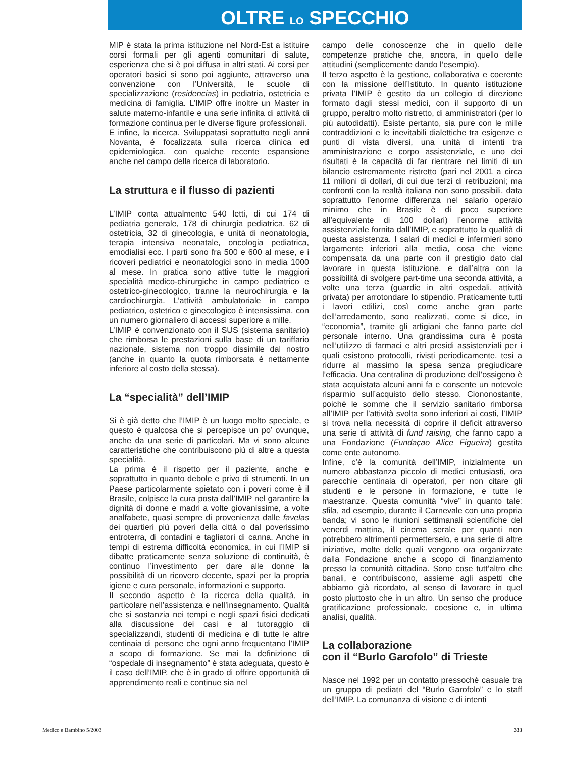OLTRE LO SPECCHIO
MIP è stata la prima istituzione nel Nord-Est a istituire corsi formali per gli agenti comunitari di salute, esperienza che si è poi diffusa in altri stati. Ai corsi per operatori basici si sono poi aggiunte, attraverso una convenzione con l’Università, le scuole di specializzazione (residencias) in pediatria, ostetricia e medicina di famiglia. L’IMIP offre inoltre un Master in salute materno-infantile e una serie infinita di attività di formazione continua per le diverse figure professionali.
E infine, la ricerca. Sviluppatasi soprattutto negli anni Novanta, è focalizzata sulla ricerca clinica ed epidemiologica, con qualche recente espansione anche nel campo della ricerca di laboratorio.
La struttura e il flusso di pazienti
L’IMIP conta attualmente 540 letti, di cui 174 di pediatria generale, 178 di chirurgia pediatrica, 62 di ostetricia, 32 di ginecologia, e unità di neonatologia, terapia intensiva neonatale, oncologia pediatrica, emodialisi ecc. I parti sono fra 500 e 600 al mese, e i ricoveri pediatrici e neonatologici sono in media 1000 al mese. In pratica sono attive tutte le maggiori specialità medico-chirurgiche in campo pediatrico e ostetrico-ginecologico, tranne la neurochirurgia e la cardiochirurgia. L’attività ambulatoriale in campo pediatrico, ostetrico e ginecologico è intensissima, con un numero giornaliero di accessi superiore a mille.
L’IMIP è convenzionato con il SUS (sistema sanitario) che rimborsa le prestazioni sulla base di un tariffario nazionale, sistema non troppo dissimile dal nostro (anche in quanto la quota rimborsata è nettamente inferiore al costo della stessa).
La “specialità” dell’IMIP
Si è già detto che l’IMIP è un luogo molto speciale, e questo è qualcosa che si percepisce un po’ ovunque, anche da una serie di particolari. Ma vi sono alcune caratteristiche che contribuiscono più di altre a questa specialità.
La prima è il rispetto per il paziente, anche e soprattutto in quanto debole e privo di strumenti. In un Paese particolarmente spietato con i poveri come è il Brasile, colpisce la cura posta dall’IMIP nel garantire la dignità di donne e madri a volte giovanissime, a volte analfabete, quasi sempre di provenienza dalle favelas dei quartieri più poveri della città o dal poverissimo entroterra, di contadini e tagliatori di canna. Anche in tempi di estrema difficoltà economica, in cui l’IMIP si dibatte praticamente senza soluzione di continuità, è continuo l’investimento per dare alle donne la possibilità di un ricovero decente, spazi per la propria igiene e cura personale, informazioni e supporto.
Il secondo aspetto è la ricerca della qualità, in particolare nell’assistenza e nell’insegnamento. Qualità che si sostanzia nei tempi e negli spazi fisici dedicati alla discussione dei casi e al tutoraggio di specializzandi, studenti di medicina e di tutte le altre centinaia di persone che ogni anno frequentano l’IMIP a scopo di formazione. Se mai la definizione di “ospedale di insegnamento” è stata adeguata, questo è il caso dell’IMIP, che è in grado di offrire opportunità di apprendimento reali e continue sia nel
campo delle conoscenze che in quello delle competenze pratiche che, ancora, in quello delle attitudini (semplicemente dando l’esempio).
Il terzo aspetto è la gestione, collaborativa e coerente con la missione dell’Istituto. In quanto istituzione privata l’IMIP è gestito da un collegio di direzione formato dagli stessi medici, con il supporto di un gruppo, peraltro molto ristretto, di amministratori (per lo più autodidatti). Esiste pertanto, sia pure con le mille contraddizioni e le inevitabili dialettiche tra esigenze e punti di vista diversi, una unità di intenti tra amministrazione e corpo assistenziale, e uno dei risultati è la capacità di far rientrare nei limiti di un bilancio estremamente ristretto (pari nel 2001 a circa 11 milioni di dollari, di cui due terzi di retribuzioni; ma confronti con la realtà italiana non sono possibili, data soprattutto l’enorme differenza nel salario operaio minimo che in Brasile è di poco superiore all’equivalente di 100 dollari) l’enorme attività assistenziale fornita dall’IMIP, e soprattutto la qualità di questa assistenza. I salari di medici e infermieri sono largamente inferiori alla media, cosa che viene compensata da una parte con il prestigio dato dal lavorare in questa istituzione, e dall’altra con la possibilità di svolgere part-time una seconda attività, a volte una terza (guardie in altri ospedali, attività privata) per arrotondare lo stipendio. Praticamente tutti i lavori edilizi, così come anche gran parte dell’arredamento, sono realizzati, come si dice, in “economia”, tramite gli artigiani che fanno parte del personale interno. Una grandissima cura è posta nell’utilizzo di farmaci e altri presidi assistenziali per i quali esistono protocolli, rivisti periodicamente, tesi a ridurre al massimo la spesa senza pregiudicare l’efficacia. Una centralina di produzione dell’ossigeno è stata acquistata alcuni anni fa e consente un notevole risparmio sull’acquisto dello stesso. Ciononostante, poiché le somme che il servizio sanitario rimborsa all’IMIP per l’attività svolta sono inferiori ai costi, l’IMIP si trova nella necessità di coprire il deficit attraverso una serie di attività di fund raising, che fanno capo a una Fondazione (Fundaçao Alice Figueira) gestita come ente autonomo.
Infine, c’è la comunità dell’IMIP, inizialmente un numero abbastanza piccolo di medici entusiasti, ora parecchie centinaia di operatori, per non citare gli studenti e le persone in formazione, e tutte le maestranze. Questa comunità “vive” in quanto tale: sfila, ad esempio, durante il Carnevale con una propria banda; vi sono le riunioni settimanali scientifiche del venerdi mattina, il cinema serale per quanti non potrebbero altrimenti permetterselo, e una serie di altre iniziative, molte delle quali vengono ora organizzate dalla Fondazione anche a scopo di finanziamento presso la comunità cittadina. Sono cose tutt’altro che banali, e contribuiscono, assieme agli aspetti che abbiamo già ricordato, al senso di lavorare in quel posto piuttosto che in un altro. Un senso che produce gratificazione professionale, coesione e, in ultima analisi, qualità.
La collaborazione
con il “Burlo Garofolo” di Trieste
Nasce nel 1992 per un contatto pressoché casuale tra un gruppo di pediatri del “Burlo Garofolo” e lo staff dell’IMIP. La comunanza di visione e di intenti
Medico e Bambino 5/2003 333